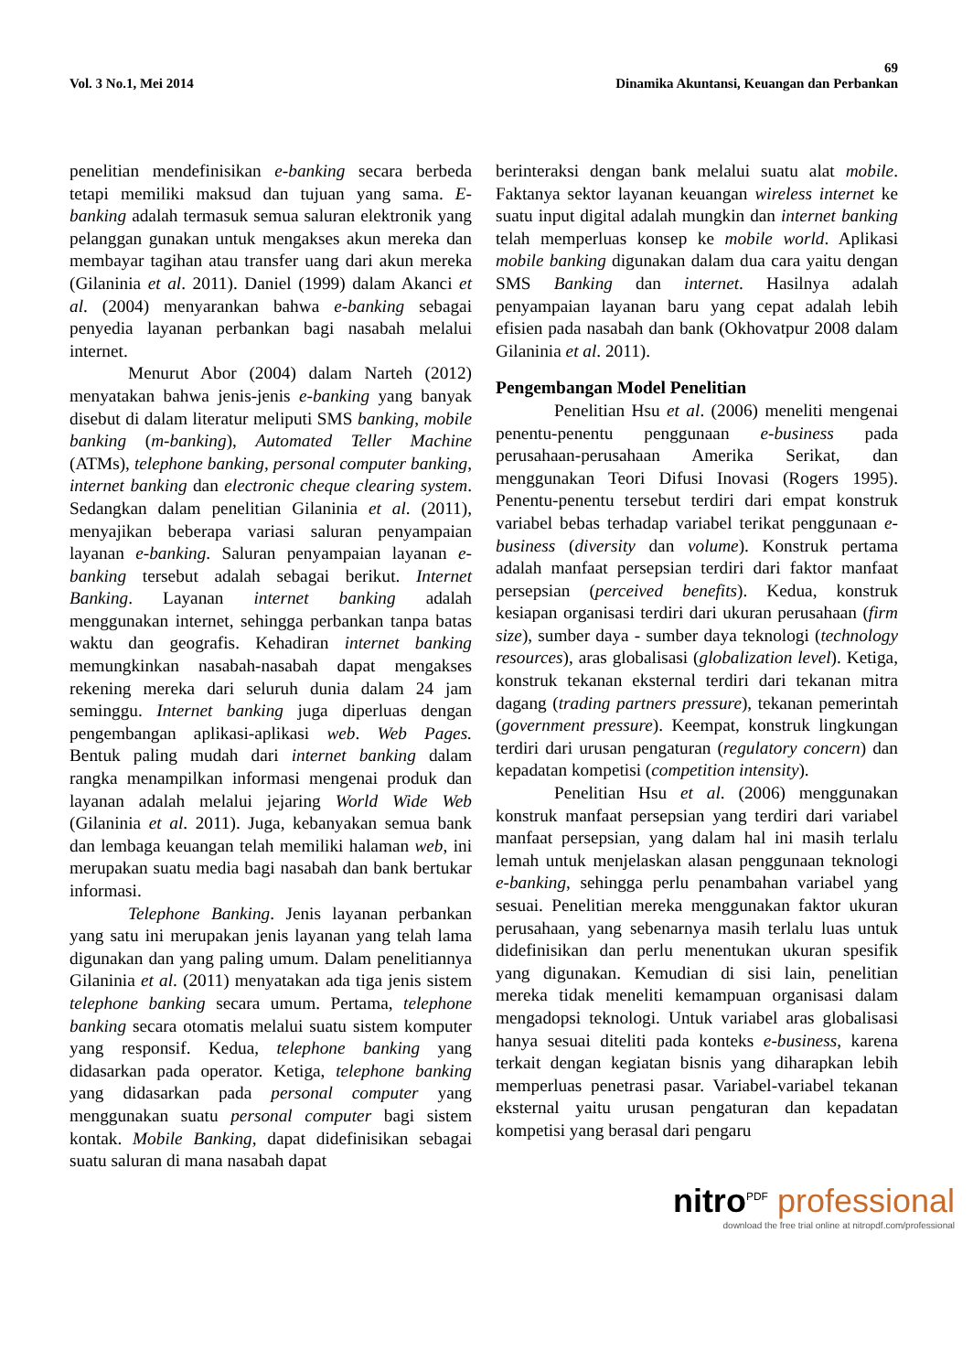69
Vol. 3 No.1, Mei 2014 Dinamika Akuntansi, Keuangan dan Perbankan
penelitian mendefinisikan e-banking secara berbeda tetapi memiliki maksud dan tujuan yang sama. E-banking adalah termasuk semua saluran elektronik yang pelanggan gunakan untuk mengakses akun mereka dan membayar tagihan atau transfer uang dari akun mereka (Gilaninia et al. 2011). Daniel (1999) dalam Akanci et al. (2004) menyarankan bahwa e-banking sebagai penyedia layanan perbankan bagi nasabah melalui internet.
Menurut Abor (2004) dalam Narteh (2012) menyatakan bahwa jenis-jenis e-banking yang banyak disebut di dalam literatur meliputi SMS banking, mobile banking (m-banking), Automated Teller Machine (ATMs), telephone banking, personal computer banking, internet banking dan electronic cheque clearing system. Sedangkan dalam penelitian Gilaninia et al. (2011), menyajikan beberapa variasi saluran penyampaian layanan e-banking. Saluran penyampaian layanan e-banking tersebut adalah sebagai berikut. Internet Banking. Layanan internet banking adalah menggunakan internet, sehingga perbankan tanpa batas waktu dan geografis. Kehadiran internet banking memungkinkan nasabah-nasabah dapat mengakses rekening mereka dari seluruh dunia dalam 24 jam seminggu. Internet banking juga diperluas dengan pengembangan aplikasi-aplikasi web. Web Pages. Bentuk paling mudah dari internet banking dalam rangka menampilkan informasi mengenai produk dan layanan adalah melalui jejaring World Wide Web (Gilaninia et al. 2011). Juga, kebanyakan semua bank dan lembaga keuangan telah memiliki halaman web, ini merupakan suatu media bagi nasabah dan bank bertukar informasi.
Telephone Banking. Jenis layanan perbankan yang satu ini merupakan jenis layanan yang telah lama digunakan dan yang paling umum. Dalam penelitiannya Gilaninia et al. (2011) menyatakan ada tiga jenis sistem telephone banking secara umum. Pertama, telephone banking secara otomatis melalui suatu sistem komputer yang responsif. Kedua, telephone banking yang didasarkan pada operator. Ketiga, telephone banking yang didasarkan pada personal computer yang menggunakan suatu personal computer bagi sistem kontak. Mobile Banking, dapat didefinisikan sebagai suatu saluran di mana nasabah dapat
berinteraksi dengan bank melalui suatu alat mobile. Faktanya sektor layanan keuangan wireless internet ke suatu input digital adalah mungkin dan internet banking telah memperluas konsep ke mobile world. Aplikasi mobile banking digunakan dalam dua cara yaitu dengan SMS Banking dan internet. Hasilnya adalah penyampaian layanan baru yang cepat adalah lebih efisien pada nasabah dan bank (Okhovatpur 2008 dalam Gilaninia et al. 2011).
Pengembangan Model Penelitian
Penelitian Hsu et al. (2006) meneliti mengenai penentu-penentu penggunaan e-business pada perusahaan-perusahaan Amerika Serikat, dan menggunakan Teori Difusi Inovasi (Rogers 1995). Penentu-penentu tersebut terdiri dari empat konstruk variabel bebas terhadap variabel terikat penggunaan e-business (diversity dan volume). Konstruk pertama adalah manfaat persepsian terdiri dari faktor manfaat persepsian (perceived benefits). Kedua, konstruk kesiapan organisasi terdiri dari ukuran perusahaan (firm size), sumber daya - sumber daya teknologi (technology resources), aras globalisasi (globalization level). Ketiga, konstruk tekanan eksternal terdiri dari tekanan mitra dagang (trading partners pressure), tekanan pemerintah (government pressure). Keempat, konstruk lingkungan terdiri dari urusan pengaturan (regulatory concern) dan kepadatan kompetisi (competition intensity).
Penelitian Hsu et al. (2006) menggunakan konstruk manfaat persepsian yang terdiri dari variabel manfaat persepsian, yang dalam hal ini masih terlalu lemah untuk menjelaskan alasan penggunaan teknologi e-banking, sehingga perlu penambahan variabel yang sesuai. Penelitian mereka menggunakan faktor ukuran perusahaan, yang sebenarnya masih terlalu luas untuk didefinisikan dan perlu menentukan ukuran spesifik yang digunakan. Kemudian di sisi lain, penelitian mereka tidak meneliti kemampuan organisasi dalam mengadopsi teknologi. Untuk variabel aras globalisasi hanya sesuai diteliti pada konteks e-business, karena terkait dengan kegiatan bisnis yang diharapkan lebih memperluas penetrasi pasar. Variabel-variabel tekanan eksternal yaitu urusan pengaturan dan kepadatan kompetisi yang berasal dari pengaru
nitro<sup>PDF</sup> professional
download the free trial online at nitropdf.com/professional